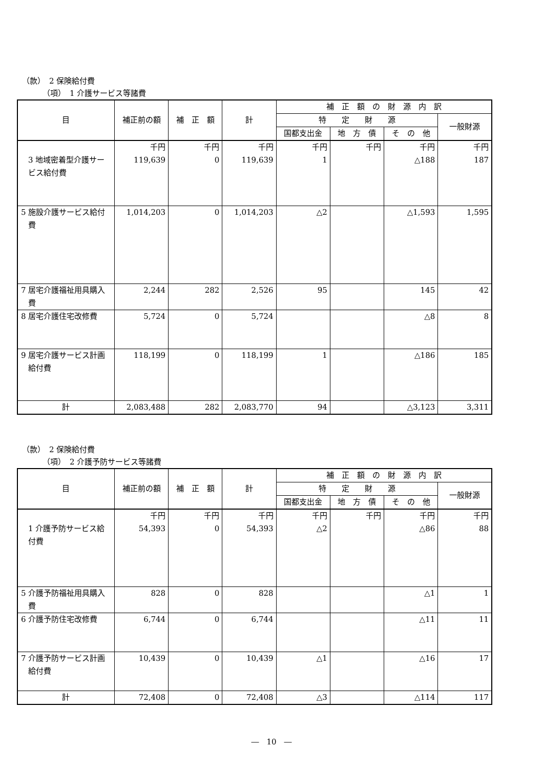（款）　2 保険給付費
（項）　1 介護サービス等諸費
| 目 | 補正前の額 | 補 正 額 | 計 | 補 正 額 の 財 源 内 訳 | | | |
| --- | --- | --- | --- | --- | --- | --- | --- |
| | | | | 特 定 財 源 | | | 一般財源 |
| | | | | 国都支出金 | 地 方 債 | そ の 他 | |
| 3 地域密着型介護サービス給付費 | 千円 119,639 | 千円 0 | 千円 119,639 | 千円 1 | 千円 | 千円 △188 | 千円 187 |
| 5 施設介護サービス給付費 | 1,014,203 | 0 | 1,014,203 | △2 | | △1,593 | 1,595 |
| 7 居宅介護福祉用具購入費 | 2,244 | 282 | 2,526 | 95 | | 145 | 42 |
| 8 居宅介護住宅改修費 | 5,724 | 0 | 5,724 | | | △8 | 8 |
| 9 居宅介護サービス計画給付費 | 118,199 | 0 | 118,199 | 1 | | △186 | 185 |
| 計 | 2,083,488 | 282 | 2,083,770 | 94 | | △3,123 | 3,311 |
（款）　2 保険給付費
（項）　2 介護予防サービス等諸費
| 目 | 補正前の額 | 補 正 額 | 計 | 補 正 額 の 財 源 内 訳 | | | |
| --- | --- | --- | --- | --- | --- | --- | --- |
| | | | | 特 定 財 源 | | | 一般財源 |
| | | | | 国都支出金 | 地 方 債 | そ の 他 | |
| 1 介護予防サービス給付費 | 千円 54,393 | 千円 0 | 千円 54,393 | 千円 △2 | 千円 | 千円 △86 | 千円 88 |
| 5 介護予防福祉用具購入費 | 828 | 0 | 828 | | | △1 | 1 |
| 6 介護予防住宅改修費 | 6,744 | 0 | 6,744 | | | △11 | 11 |
| 7 介護予防サービス計画給付費 | 10,439 | 0 | 10,439 | △1 | | △16 | 17 |
| 計 | 72,408 | 0 | 72,408 | △3 | | △114 | 117 |
―　10　―